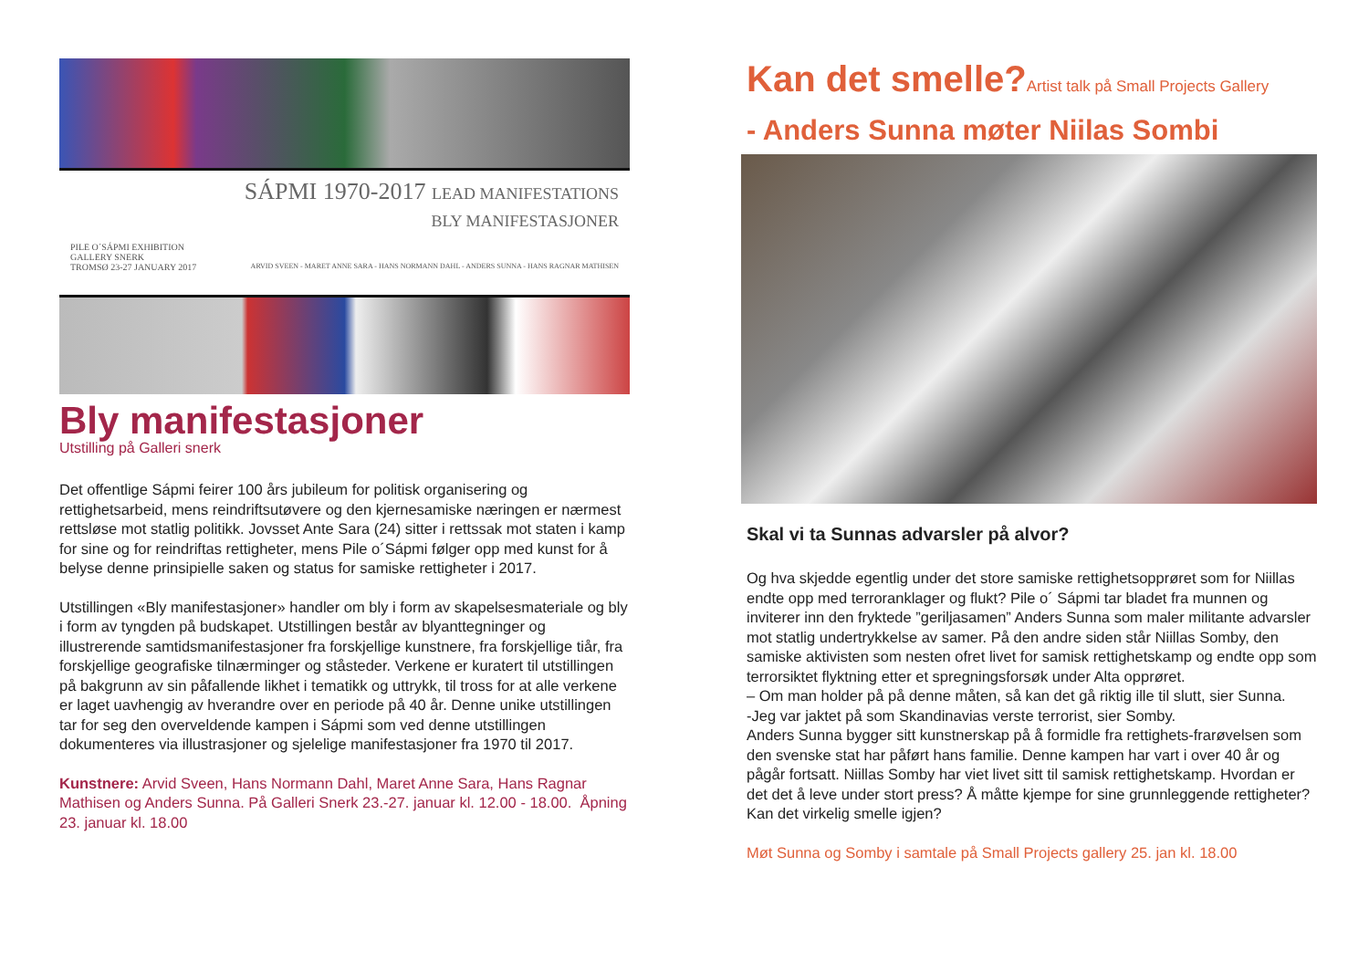SÁPMI 1970-2017 LEAD MANIFESTATIONS
BLY MANIFESTASJONER
PILE O´SÁPMI EXHIBITION
GALLERY SNERK
TROMSØ 23-27 JANUARY 2017 ARVID SVEEN - MARET ANNE SARA - HANS NORMANN DAHL - ANDERS SUNNA - HANS RAGNAR MATHISEN
Bly manifestasjoner
Utstilling på Galleri snerk
Det offentlige Sápmi feirer 100 års jubileum for politisk organisering og rettighetsarbeid, mens reindriftsutøvere og den kjernesamiske næringen er nærmest rettsløse mot statlig politikk. Jovsset Ante Sara (24) sitter i rettssak mot staten i kamp for sine og for reindriftas rettigheter, mens Pile o´Sápmi følger opp med kunst for å belyse denne prinsipielle saken og status for samiske rettigheter i 2017.
Utstillingen «Bly manifestasjoner» handler om bly i form av skapelsesmateriale og bly i form av tyngden på budskapet. Utstillingen består av blyanttegninger og illustrerende samtidsmanifestasjoner fra forskjellige kunstnere, fra forskjellige tiår, fra forskjellige geografiske tilnærminger og ståsteder. Verkene er kuratert til utstillingen på bakgrunn av sin påfallende likhet i tematikk og uttrykk, til tross for at alle verkene er laget uavhengig av hverandre over en periode på 40 år. Denne unike utstillingen tar for seg den overveldende kampen i Sápmi som ved denne utstillingen dokumenteres via illustrasjoner og sjelelige manifestasjoner fra 1970 til 2017.
Kunstnere: Arvid Sveen, Hans Normann Dahl, Maret Anne Sara, Hans Ragnar Mathisen og Anders Sunna. På Galleri Snerk 23.-27. januar kl. 12.00 - 18.00. Åpning 23. januar kl. 18.00
Kan det smelle?Artist talk på Small Projects Gallery
- Anders Sunna møter Niilas Sombi
Skal vi ta Sunnas advarsler på alvor?
Og hva skjedde egentlig under det store samiske rettighetsopprøret som for Niillas endte opp med terroranklager og flukt? Pile o´ Sápmi tar bladet fra munnen og inviterer inn den fryktede ”geriljasamen” Anders Sunna som maler militante advarsler mot statlig undertrykkelse av samer. På den andre siden står Niillas Somby, den samiske aktivisten som nesten ofret livet for samisk rettighetskamp og endte opp som terrorsiktet flyktning etter et spregningsforsøk under Alta opprøret.
– Om man holder på på denne måten, så kan det gå riktig ille til slutt, sier Sunna.
-Jeg var jaktet på som Skandinavias verste terrorist, sier Somby.
Anders Sunna bygger sitt kunstnerskap på å formidle fra rettighets-frarøvelsen som den svenske stat har påført hans familie. Denne kampen har vart i over 40 år og pågår fortsatt. Niillas Somby har viet livet sitt til samisk rettighetskamp. Hvordan er det det å leve under stort press? Å måtte kjempe for sine grunnleggende rettigheter? Kan det virkelig smelle igjen?
Møt Sunna og Somby i samtale på Small Projects gallery 25. jan kl. 18.00